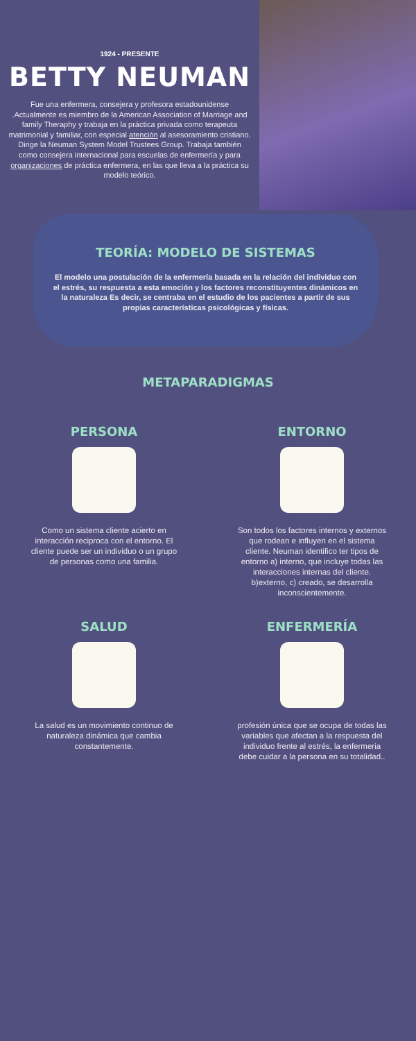1924 - PRESENTE
BETTY NEUMAN
Fue una enfermera, consejera y profesora estadounidense .Actualmente es miembro de la American Association of Marriage and family Theraphy y trabaja en la práctica privada como terapeuta matrimonial y familiar, con especial atención al asesoramiento cristiano. Dirige la Neuman System Model Trustees Group. Trabaja también como consejera internacional para escuelas de enfermería y para organizaciones de práctica enfermera, en las que lleva a la práctica su modelo teórico.
TEORÍA: MODELO DE SISTEMAS
El modelo una postulación de la enfermería basada en la relación del individuo con el estrés, su respuesta a esta emoción y los factores reconstituyentes dinámicos en la naturaleza Es decir, se centraba en el estudio de los pacientes a partir de sus propias características psicológicas y físicas.
METAPARADIGMAS
PERSONA
Como un sistema cliente acierto en interacción reciproca con el entorno. El cliente puede ser un individuo o un grupo de personas como una familia.
ENTORNO
Son todos los factores internos y externos que rodean e influyen en el sistema cliente. Neuman identifico ter tipos de entorno a) interno, que incluye todas las interacciones internas del cliente. b)externo, c) creado, se desarrolla inconscientemente.
SALUD
La salud es un movimiento continuo de naturaleza dinámica que cambia constantemente.
ENFERMERÍA
profesión única que se ocupa de todas las variables que afectan a la respuesta del individuo frente al estrés, la enfermeria debe cuidar a la persona en su totalidad..